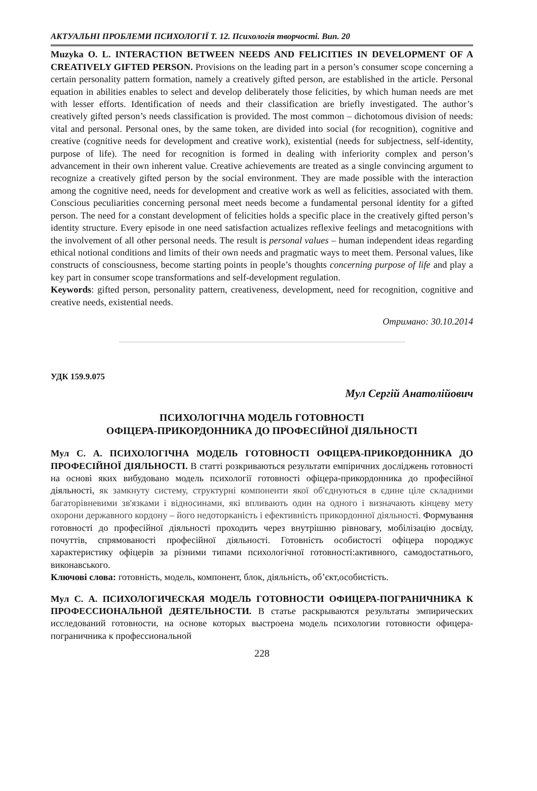АКТУАЛЬНІ ПРОБЛЕМИ ПСИХОЛОГІЇ Т. 12. Психологія творчості. Вип. 20
Muzyka O. L. INTERACTION BETWEEN NEEDS AND FELICITIES IN DEVELOPMENT OF A CREATIVELY GIFTED PERSON. Provisions on the leading part in a person’s consumer scope concerning a certain personality pattern formation, namely a creatively gifted person, are established in the article. Personal equation in abilities enables to select and develop deliberately those felicities, by which human needs are met with lesser efforts. Identification of needs and their classification are briefly investigated. The author’s creatively gifted person’s needs classification is provided. The most common – dichotomous division of needs: vital and personal. Personal ones, by the same token, are divided into social (for recognition), cognitive and creative (cognitive needs for development and creative work), existential (needs for subjectness, self-identity, purpose of life). The need for recognition is formed in dealing with inferiority complex and person’s advancement in their own inherent value. Creative achievements are treated as a single convincing argument to recognize a creatively gifted person by the social environment. They are made possible with the interaction among the cognitive need, needs for development and creative work as well as felicities, associated with them. Conscious peculiarities concerning personal meet needs become a fundamental personal identity for a gifted person. The need for a constant development of felicities holds a specific place in the creatively gifted person’s identity structure. Every episode in one need satisfaction actualizes reflexive feelings and metacognitions with the involvement of all other personal needs. The result is personal values – human independent ideas regarding ethical notional conditions and limits of their own needs and pragmatic ways to meet them. Personal values, like constructs of consciousness, become starting points in people’s thoughts concerning purpose of life and play a key part in consumer scope transformations and self-development regulation.
Keywords: gifted person, personality pattern, creativeness, development, need for recognition, cognitive and creative needs, existential needs.
Отримано: 30.10.2014
УДК 159.9.075
Мул Сергій Анатолійович
ПСИХОЛОГІЧНА МОДЕЛЬ ГОТОВНОСТІ
ОФІЦЕРА-ПРИКОРДОННИКА ДО ПРОФЕСІЙНОЇ ДІЯЛЬНОСТІ
Мул С. А. ПСИХОЛОГІЧНА МОДЕЛЬ ГОТОВНОСТІ ОФІЦЕРА-ПРИКОРДОННИКА ДО ПРОФЕСІЙНОЇ ДІЯЛЬНОСТІ. В статті розкриваються результати емпіричних досліджень готовності на основі яких вибудовано модель психології готовності офіцера-прикордонника до професійної діяльності, як замкнуту систему, структурні компоненти якої об'єднуються в єдине ціле складними багаторівневими зв'язками і відносинами, які впливають один на одного і визначають кінцеву мету охорони державного кордону – його недоторканість і ефективність прикордонної діяльності. Формування готовності до професійної діяльності проходить через внутрішню рівновагу, мобілізацію досвіду, почуттів, спрямованості професійної діяльності. Готовність особистості офіцера породжує характеристику офіцерів за різними типами психологічної готовності:активного, самодостатнього, виконавського.
Ключові слова: готовність, модель, компонент, блок, діяльність, об’єкт,особистість.
Мул С. А. ПСИХОЛОГИЧЕСКАЯ МОДЕЛЬ ГОТОВНОСТИ ОФИЦЕРА-ПОГРАНИЧНИКА К ПРОФЕССИОНАЛЬНОЙ ДЕЯТЕЛЬНОСТИ. В статье раскрываются результаты эмпирических исследований готовности, на основе которых выстроена модель психологии готовности офицера-пограничника к профессиональной
228